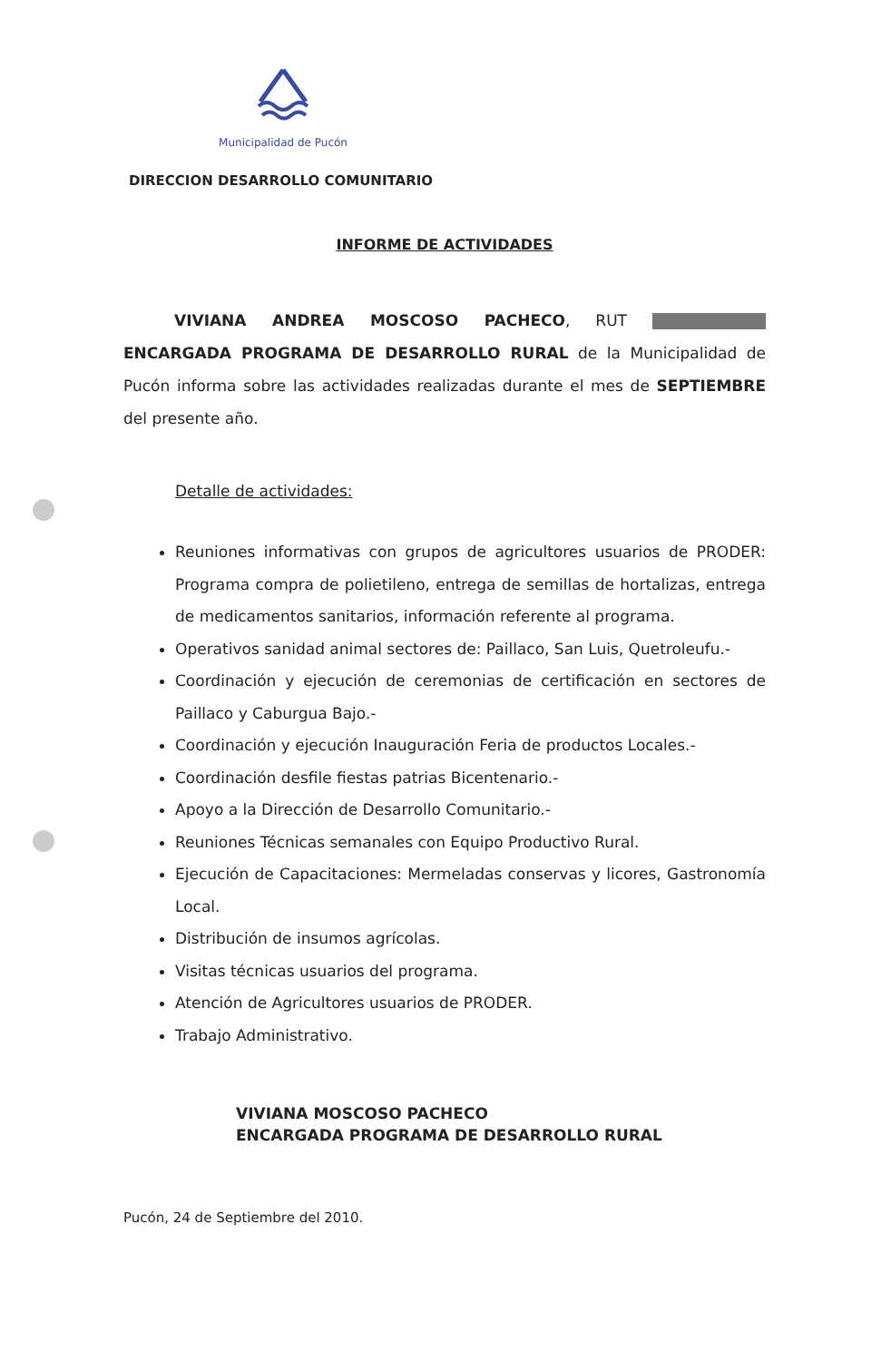Municipalidad de Pucón
DIRECCION DESARROLLO COMUNITARIO
INFORME DE ACTIVIDADES
VIVIANA ANDREA MOSCOSO PACHECO, RUT ENCARGADA PROGRAMA DE DESARROLLO RURAL de la Municipalidad de Pucón informa sobre las actividades realizadas durante el mes de SEPTIEMBRE del presente año.
Detalle de actividades:
Reuniones informativas con grupos de agricultores usuarios de PRODER: Programa compra de polietileno, entrega de semillas de hortalizas, entrega de medicamentos sanitarios, información referente al programa.
Operativos sanidad animal sectores de: Paillaco, San Luis, Quetroleufu.-
Coordinación y ejecución de ceremonias de certificación en sectores de Paillaco y Caburgua Bajo.-
Coordinación y ejecución Inauguración Feria de productos Locales.-
Coordinación desfile fiestas patrias Bicentenario.-
Apoyo a la Dirección de Desarrollo Comunitario.-
Reuniones Técnicas semanales con Equipo Productivo Rural.
Ejecución de Capacitaciones: Mermeladas conservas y licores, Gastronomía Local.
Distribución de insumos agrícolas.
Visitas técnicas usuarios del programa.
Atención de Agricultores usuarios de PRODER.
Trabajo Administrativo.
VIVIANA MOSCOSO PACHECO
ENCARGADA PROGRAMA DE DESARROLLO RURAL
Pucón, 24 de Septiembre del 2010.